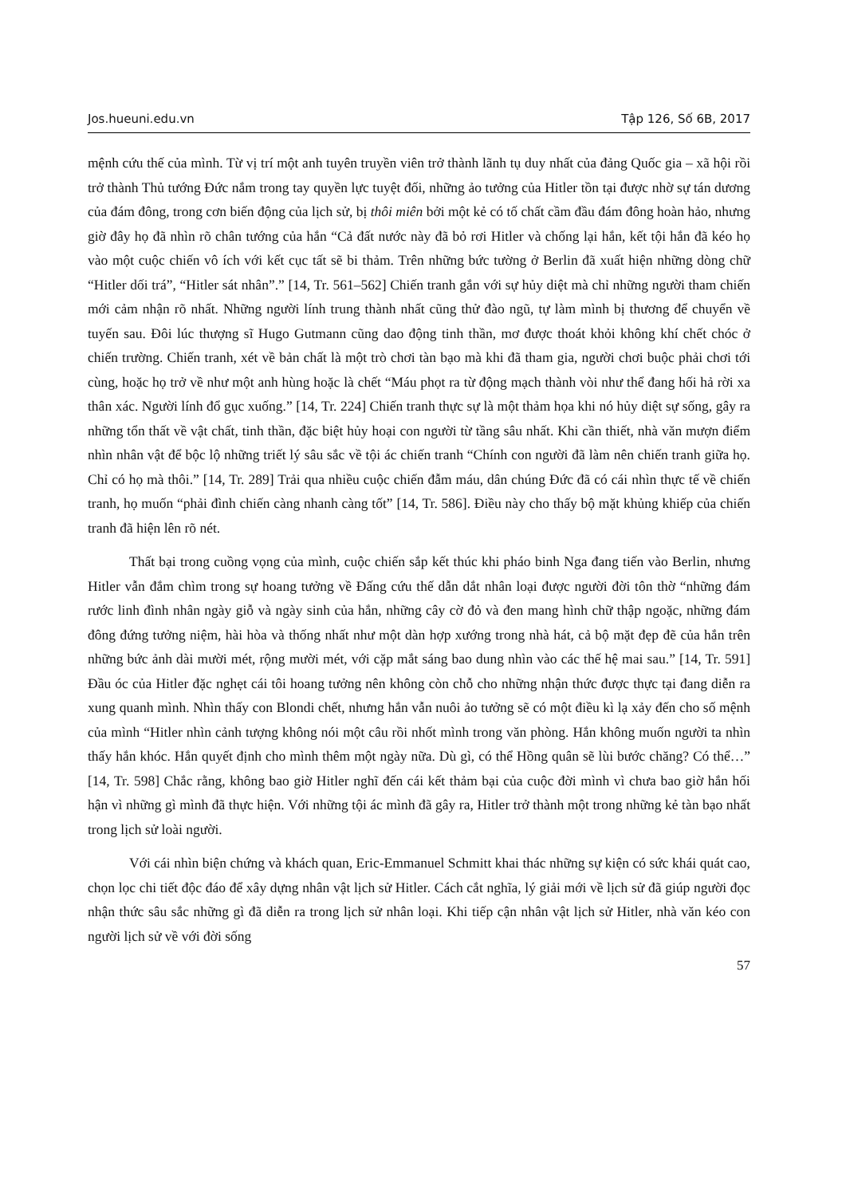Jos.hueuni.edu.vn Tập 126, Số 6B, 2017
mệnh cứu thế của mình. Từ vị trí một anh tuyên truyền viên trở thành lãnh tụ duy nhất của đảng Quốc gia – xã hội rồi trở thành Thủ tướng Đức nắm trong tay quyền lực tuyệt đối, những ảo tưởng của Hitler tồn tại được nhờ sự tán dương của đám đông, trong cơn biến động của lịch sử, bị thôi miên bởi một kẻ có tố chất cầm đầu đám đông hoàn hảo, nhưng giờ đây họ đã nhìn rõ chân tướng của hắn “Cả đất nước này đã bỏ rơi Hitler và chống lại hắn, kết tội hắn đã kéo họ vào một cuộc chiến vô ích với kết cục tất sẽ bi thảm. Trên những bức tường ở Berlin đã xuất hiện những dòng chữ “Hitler dối trá”, “Hitler sát nhân”.” [14, Tr. 561–562] Chiến tranh gắn với sự hủy diệt mà chỉ những người tham chiến mới cảm nhận rõ nhất. Những người lính trung thành nhất cũng thử đào ngũ, tự làm mình bị thương để chuyển về tuyến sau. Đôi lúc thượng sĩ Hugo Gutmann cũng dao động tinh thần, mơ được thoát khỏi không khí chết chóc ở chiến trường. Chiến tranh, xét về bản chất là một trò chơi tàn bạo mà khi đã tham gia, người chơi buộc phải chơi tới cùng, hoặc họ trở về như một anh hùng hoặc là chết “Máu phọt ra từ động mạch thành vòi như thể đang hối hả rời xa thân xác. Người lính đổ gục xuống.” [14, Tr. 224] Chiến tranh thực sự là một thảm họa khi nó hủy diệt sự sống, gây ra những tổn thất về vật chất, tinh thần, đặc biệt hủy hoại con người từ tầng sâu nhất. Khi cần thiết, nhà văn mượn điểm nhìn nhân vật để bộc lộ những triết lý sâu sắc về tội ác chiến tranh “Chính con người đã làm nên chiến tranh giữa họ. Chỉ có họ mà thôi.” [14, Tr. 289] Trải qua nhiều cuộc chiến đẫm máu, dân chúng Đức đã có cái nhìn thực tế về chiến tranh, họ muốn “phải đình chiến càng nhanh càng tốt” [14, Tr. 586]. Điều này cho thấy bộ mặt khủng khiếp của chiến tranh đã hiện lên rõ nét.
Thất bại trong cuồng vọng của mình, cuộc chiến sắp kết thúc khi pháo binh Nga đang tiến vào Berlin, nhưng Hitler vẫn đắm chìm trong sự hoang tưởng về Đấng cứu thế dẫn dắt nhân loại được người đời tôn thờ “những đám rước linh đình nhân ngày giỗ và ngày sinh của hắn, những cây cờ đỏ và đen mang hình chữ thập ngoặc, những đám đông đứng tưởng niệm, hài hòa và thống nhất như một dàn hợp xướng trong nhà hát, cả bộ mặt đẹp đẽ của hắn trên những bức ảnh dài mười mét, rộng mười mét, với cặp mắt sáng bao dung nhìn vào các thế hệ mai sau.” [14, Tr. 591] Đầu óc của Hitler đặc nghẹt cái tôi hoang tưởng nên không còn chỗ cho những nhận thức được thực tại đang diễn ra xung quanh mình. Nhìn thấy con Blondi chết, nhưng hắn vẫn nuôi ảo tưởng sẽ có một điều kì lạ xảy đến cho số mệnh của mình “Hitler nhìn cảnh tượng không nói một câu rồi nhốt mình trong văn phòng. Hắn không muốn người ta nhìn thấy hắn khóc. Hắn quyết định cho mình thêm một ngày nữa. Dù gì, có thể Hồng quân sẽ lùi bước chăng? Có thể…” [14, Tr. 598] Chắc rằng, không bao giờ Hitler nghĩ đến cái kết thảm bại của cuộc đời mình vì chưa bao giờ hắn hối hận vì những gì mình đã thực hiện. Với những tội ác mình đã gây ra, Hitler trở thành một trong những kẻ tàn bạo nhất trong lịch sử loài người.
Với cái nhìn biện chứng và khách quan, Eric-Emmanuel Schmitt khai thác những sự kiện có sức khái quát cao, chọn lọc chi tiết độc đáo để xây dựng nhân vật lịch sử Hitler. Cách cắt nghĩa, lý giải mới về lịch sử đã giúp người đọc nhận thức sâu sắc những gì đã diễn ra trong lịch sử nhân loại. Khi tiếp cận nhân vật lịch sử Hitler, nhà văn kéo con người lịch sử về với đời sống
57